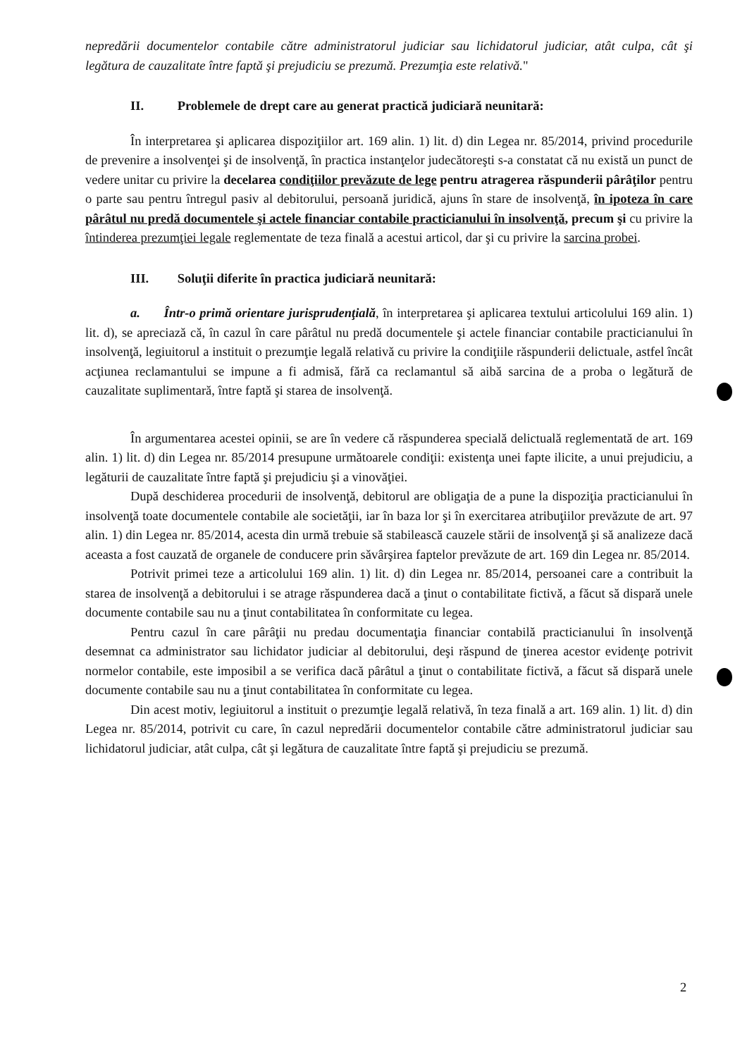nepredării documentelor contabile către administratorul judiciar sau lichidatorul judiciar, atât culpa, cât şi legătura de cauzalitate între faptă şi prejudiciu se prezumă. Prezumţia este relativă."
II. Problemele de drept care au generat practică judiciară neunitară:
În interpretarea şi aplicarea dispoziţiilor art. 169 alin. 1) lit. d) din Legea nr. 85/2014, privind procedurile de prevenire a insolvenţei şi de insolvenţă, în practica instanţelor judecătoreşti s-a constatat că nu există un punct de vedere unitar cu privire la decelarea condiţiilor prevăzute de lege pentru atragerea răspunderii pârâţilor pentru o parte sau pentru întregul pasiv al debitorului, persoană juridică, ajuns în stare de insolvenţă, în ipoteza în care pârâtul nu predă documentele şi actele financiar contabile practicianului în insolvenţă, precum şi cu privire la întinderea prezumţiei legale reglementate de teza finală a acestui articol, dar şi cu privire la sarcina probei.
III. Soluţii diferite în practica judiciară neunitară:
a. Într-o primă orientare jurisprudenţială, în interpretarea şi aplicarea textului articolului 169 alin. 1) lit. d), se apreciază că, în cazul în care pârâtul nu predă documentele şi actele financiar contabile practicianului în insolvenţă, legiuitorul a instituit o prezumţie legală relativă cu privire la condiţiile răspunderii delictuale, astfel încât acţiunea reclamantului se impune a fi admisă, fără ca reclamantul să aibă sarcina de a proba o legătură de cauzalitate suplimentară, între faptă şi starea de insolvenţă.
În argumentarea acestei opinii, se are în vedere că răspunderea specială delictuală reglementată de art. 169 alin. 1) lit. d) din Legea nr. 85/2014 presupune următoarele condiţii: existenţa unei fapte ilicite, a unui prejudiciu, a legăturii de cauzalitate între faptă şi prejudiciu şi a vinovăţiei.
După deschiderea procedurii de insolvenţă, debitorul are obligaţia de a pune la dispoziţia practicianului în insolvenţă toate documentele contabile ale societăţii, iar în baza lor şi în exercitarea atribuţiilor prevăzute de art. 97 alin. 1) din Legea nr. 85/2014, acesta din urmă trebuie să stabilească cauzele stării de insolvenţă şi să analizeze dacă aceasta a fost cauzată de organele de conducere prin săvârşirea faptelor prevăzute de art. 169 din Legea nr. 85/2014.
Potrivit primei teze a articolului 169 alin. 1) lit. d) din Legea nr. 85/2014, persoanei care a contribuit la starea de insolvenţă a debitorului i se atrage răspunderea dacă a ţinut o contabilitate fictivă, a făcut să dispară unele documente contabile sau nu a ţinut contabilitatea în conformitate cu legea.
Pentru cazul în care pârâţii nu predau documentaţia financiar contabilă practicianului în insolvenţă desemnat ca administrator sau lichidator judiciar al debitorului, deşi răspund de ţinerea acestor evidenţe potrivit normelor contabile, este imposibil a se verifica dacă pârâtul a ţinut o contabilitate fictivă, a făcut să dispară unele documente contabile sau nu a ţinut contabilitatea în conformitate cu legea.
Din acest motiv, legiuitorul a instituit o prezumţie legală relativă, în teza finală a art. 169 alin. 1) lit. d) din Legea nr. 85/2014, potrivit cu care, în cazul nepredării documentelor contabile către administratorul judiciar sau lichidatorul judiciar, atât culpa, cât şi legătura de cauzalitate între faptă şi prejudiciu se prezumă.
2